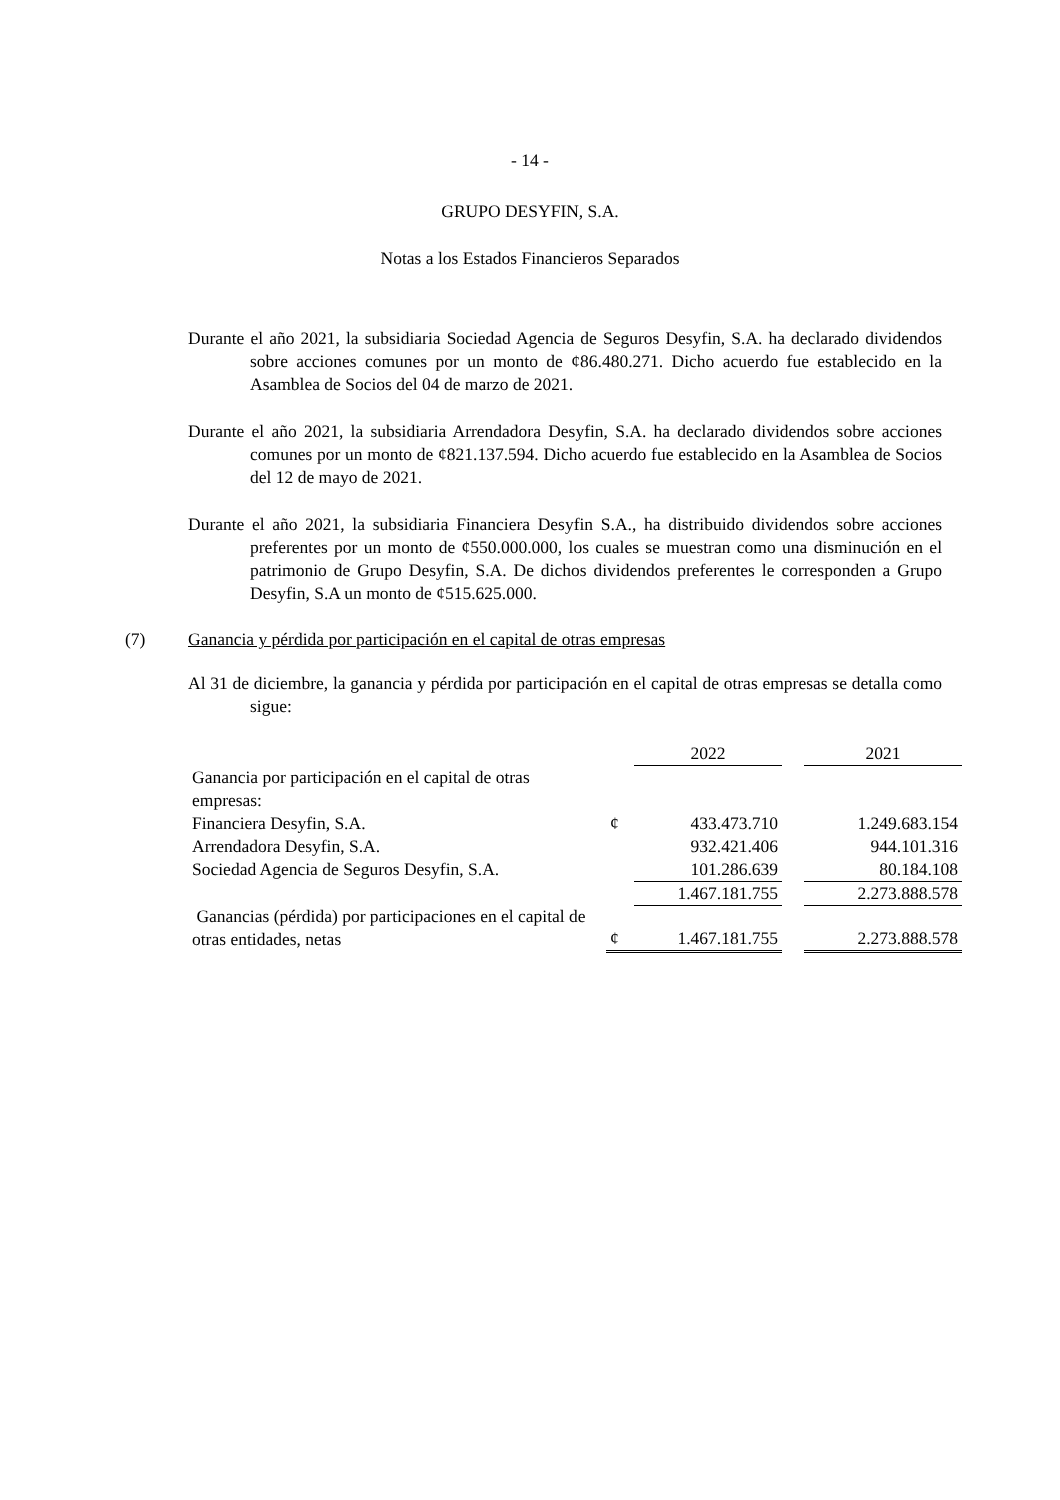- 14 -
GRUPO DESYFIN, S.A.
Notas a los Estados Financieros Separados
Durante el año 2021, la subsidiaria Sociedad Agencia de Seguros Desyfin, S.A. ha declarado dividendos sobre acciones comunes por un monto de ¢86.480.271. Dicho acuerdo fue establecido en la Asamblea de Socios del 04 de marzo de 2021.
Durante el año 2021, la subsidiaria Arrendadora Desyfin, S.A. ha declarado dividendos sobre acciones comunes por un monto de ¢821.137.594. Dicho acuerdo fue establecido en la Asamblea de Socios del 12 de mayo de 2021.
Durante el año 2021, la subsidiaria Financiera Desyfin S.A., ha distribuido dividendos sobre acciones preferentes por un monto de ¢550.000.000, los cuales se muestran como una disminución en el patrimonio de Grupo Desyfin, S.A. De dichos dividendos preferentes le corresponden a Grupo Desyfin, S.A un monto de ¢515.625.000.
(7) Ganancia y pérdida por participación en el capital de otras empresas
Al 31 de diciembre, la ganancia y pérdida por participación en el capital de otras empresas se detalla como sigue:
| | | 2022 | | 2021 |
| Ganancia por participación en el capital de otras empresas: | | | | |
| Financiera Desyfin, S.A. | ¢ | 433.473.710 | | 1.249.683.154 |
| Arrendadora Desyfin, S.A. | | 932.421.406 | | 944.101.316 |
| Sociedad Agencia de Seguros Desyfin, S.A. | | 101.286.639 | | 80.184.108 |
| | | 1.467.181.755 | | 2.273.888.578 |
| Ganancias (pérdida) por participaciones en el capital de otras entidades, netas | ¢ | 1.467.181.755 | | 2.273.888.578 |